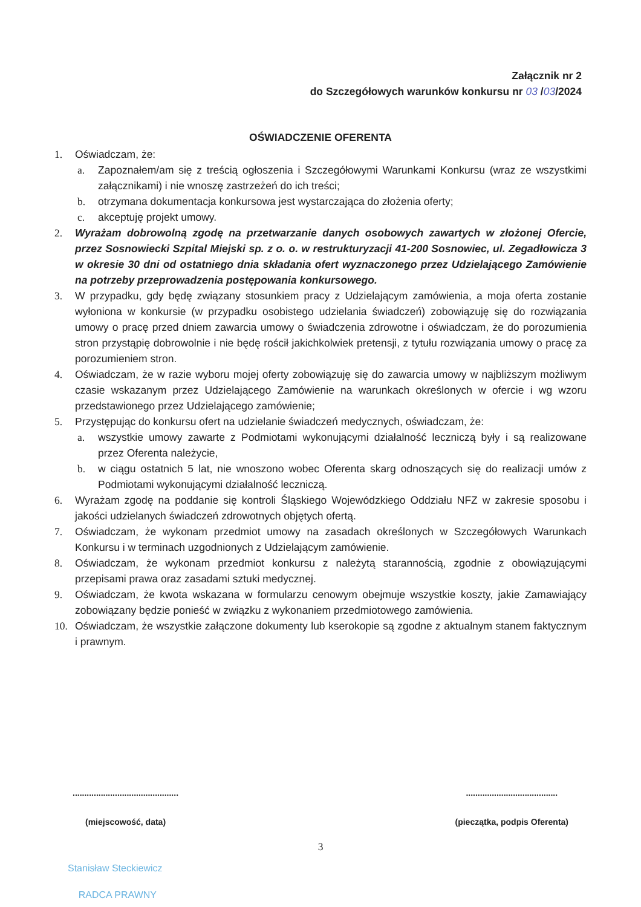Załącznik nr 2
do Szczegółowych warunków konkursu nr 03 /03/2024
OŚWIADCZENIE OFERENTA
1. Oświadczam, że:
a. Zapoznałem/am się z treścią ogłoszenia i Szczegółowymi Warunkami Konkursu (wraz ze wszystkimi załącznikami) i nie wnoszę zastrzeżeń do ich treści;
b. otrzymana dokumentacja konkursowa jest wystarczająca do złożenia oferty;
c. akceptuję projekt umowy.
2. Wyrażam dobrowolną zgodę na przetwarzanie danych osobowych zawartych w złożonej Ofercie, przez Sosnowiecki Szpital Miejski sp. z o. o. w restrukturyzacji 41-200 Sosnowiec, ul. Zegadłowicza 3 w okresie 30 dni od ostatniego dnia składania ofert wyznaczonego przez Udzielającego Zamówienie na potrzeby przeprowadzenia postępowania konkursowego.
3. W przypadku, gdy będę związany stosunkiem pracy z Udzielającym zamówienia, a moja oferta zostanie wyłoniona w konkursie (w przypadku osobistego udzielania świadczeń) zobowiązuję się do rozwiązania umowy o pracę przed dniem zawarcia umowy o świadczenia zdrowotne i oświadczam, że do porozumienia stron przystąpię dobrowolnie i nie będę rościł jakichkolwiek pretensji, z tytułu rozwiązania umowy o pracę za porozumieniem stron.
4. Oświadczam, że w razie wyboru mojej oferty zobowiązuję się do zawarcia umowy w najbliższym możliwym czasie wskazanym przez Udzielającego Zamówienie na warunkach określonych w ofercie i wg wzoru przedstawionego przez Udzielającego zamówienie;
5. Przystępując do konkursu ofert na udzielanie świadczeń medycznych, oświadczam, że:
a. wszystkie umowy zawarte z Podmiotami wykonującymi działalność leczniczą były i są realizowane przez Oferenta należycie,
b. w ciągu ostatnich 5 lat, nie wnoszono wobec Oferenta skarg odnoszących się do realizacji umów z Podmiotami wykonującymi działalność leczniczą.
6. Wyrażam zgodę na poddanie się kontroli Śląskiego Wojewódzkiego Oddziału NFZ w zakresie sposobu i jakości udzielanych świadczeń zdrowotnych objętych ofertą.
7. Oświadczam, że wykonam przedmiot umowy na zasadach określonych w Szczegółowych Warunkach Konkursu i w terminach uzgodnionych z Udzielającym zamówienie.
8. Oświadczam, że wykonam przedmiot konkursu z należytą starannością, zgodnie z obowiązującymi przepisami prawa oraz zasadami sztuki medycznej.
9. Oświadczam, że kwota wskazana w formularzu cenowym obejmuje wszystkie koszty, jakie Zamawiający zobowiązany będzie ponieść w związku z wykonaniem przedmiotowego zamówienia.
10. Oświadczam, że wszystkie załączone dokumenty lub kserokopie są zgodne z aktualnym stanem faktycznym i prawnym.
.............................................
(miejscowość, data)
.......................................
(pieczątka, podpis Oferenta)
3
Stanisław Steckiewicz
RADCA PRAWNY